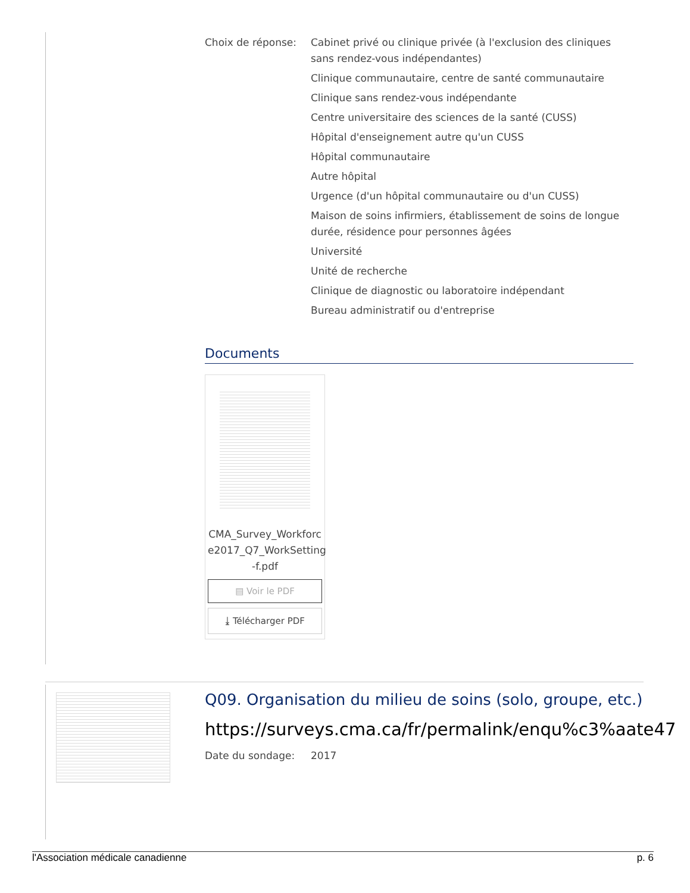Choix de réponse: Cabinet privé ou clinique privée (à l'exclusion des cliniques sans rendez-vous indépendantes)
Clinique communautaire, centre de santé communautaire
Clinique sans rendez-vous indépendante
Centre universitaire des sciences de la santé (CUSS)
Hôpital d'enseignement autre qu'un CUSS
Hôpital communautaire
Autre hôpital
Urgence (d'un hôpital communautaire ou d'un CUSS)
Maison de soins infirmiers, établissement de soins de longue durée, résidence pour personnes âgées
Université
Unité de recherche
Clinique de diagnostic ou laboratoire indépendant
Bureau administratif ou d'entreprise
Documents
CMA_Survey_Workforc e2017_Q7_WorkSetting -f.pdf
▤ Voir le PDF
⤓ Télécharger PDF
Q09. Organisation du milieu de soins (solo, groupe, etc.)
https://surveys.cma.ca/fr/permalink/enqu%c3%aate47
Date du sondage: 2017
l'Association médicale canadienne p. 6